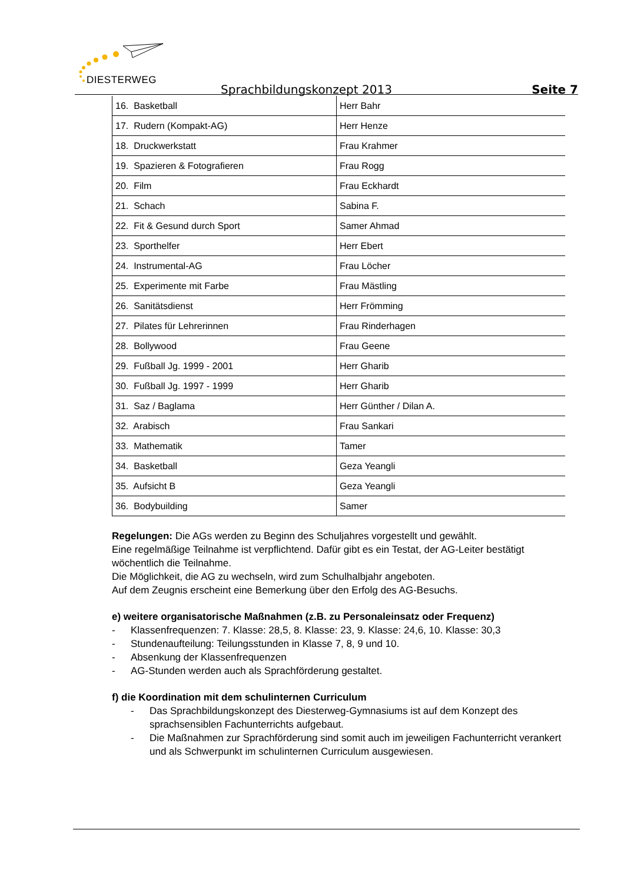DIESTERWEG
Sprachbildungskonzept 2013 Seite 7
| 16. Basketball | Herr Bahr |
| 17. Rudern (Kompakt-AG) | Herr Henze |
| 18. Druckwerkstatt | Frau Krahmer |
| 19. Spazieren & Fotografieren | Frau Rogg |
| 20. Film | Frau Eckhardt |
| 21. Schach | Sabina F. |
| 22. Fit & Gesund durch Sport | Samer Ahmad |
| 23. Sporthelfer | Herr Ebert |
| 24. Instrumental-AG | Frau Löcher |
| 25. Experimente mit Farbe | Frau Mästling |
| 26. Sanitätsdienst | Herr Frömming |
| 27. Pilates für Lehrerinnen | Frau Rinderhagen |
| 28. Bollywood | Frau Geene |
| 29. Fußball Jg. 1999 - 2001 | Herr Gharib |
| 30. Fußball Jg. 1997 - 1999 | Herr Gharib |
| 31. Saz / Baglama | Herr Günther / Dilan A. |
| 32. Arabisch | Frau Sankari |
| 33. Mathematik | Tamer |
| 34. Basketball | Geza Yeangli |
| 35. Aufsicht B | Geza Yeangli |
| 36. Bodybuilding | Samer |
Regelungen: Die AGs werden zu Beginn des Schuljahres vorgestellt und gewählt.
Eine regelmäßige Teilnahme ist verpflichtend. Dafür gibt es ein Testat, der AG-Leiter bestätigt wöchentlich die Teilnahme.
Die Möglichkeit, die AG zu wechseln, wird zum Schulhalbjahr angeboten.
Auf dem Zeugnis erscheint eine Bemerkung über den Erfolg des AG-Besuchs.
e) weitere organisatorische Maßnahmen (z.B. zu Personaleinsatz oder Frequenz)
- Klassenfrequenzen: 7. Klasse: 28,5, 8. Klasse: 23, 9. Klasse: 24,6, 10. Klasse: 30,3
- Stundenaufteilung: Teilungsstunden in Klasse 7, 8, 9 und 10.
- Absenkung der Klassenfrequenzen
- AG-Stunden werden auch als Sprachförderung gestaltet.
f) die Koordination mit dem schulinternen Curriculum
- Das Sprachbildungskonzept des Diesterweg-Gymnasiums ist auf dem Konzept des sprachsensiblen Fachunterrichts aufgebaut.
- Die Maßnahmen zur Sprachförderung sind somit auch im jeweiligen Fachunterricht verankert und als Schwerpunkt im schulinternen Curriculum ausgewiesen.